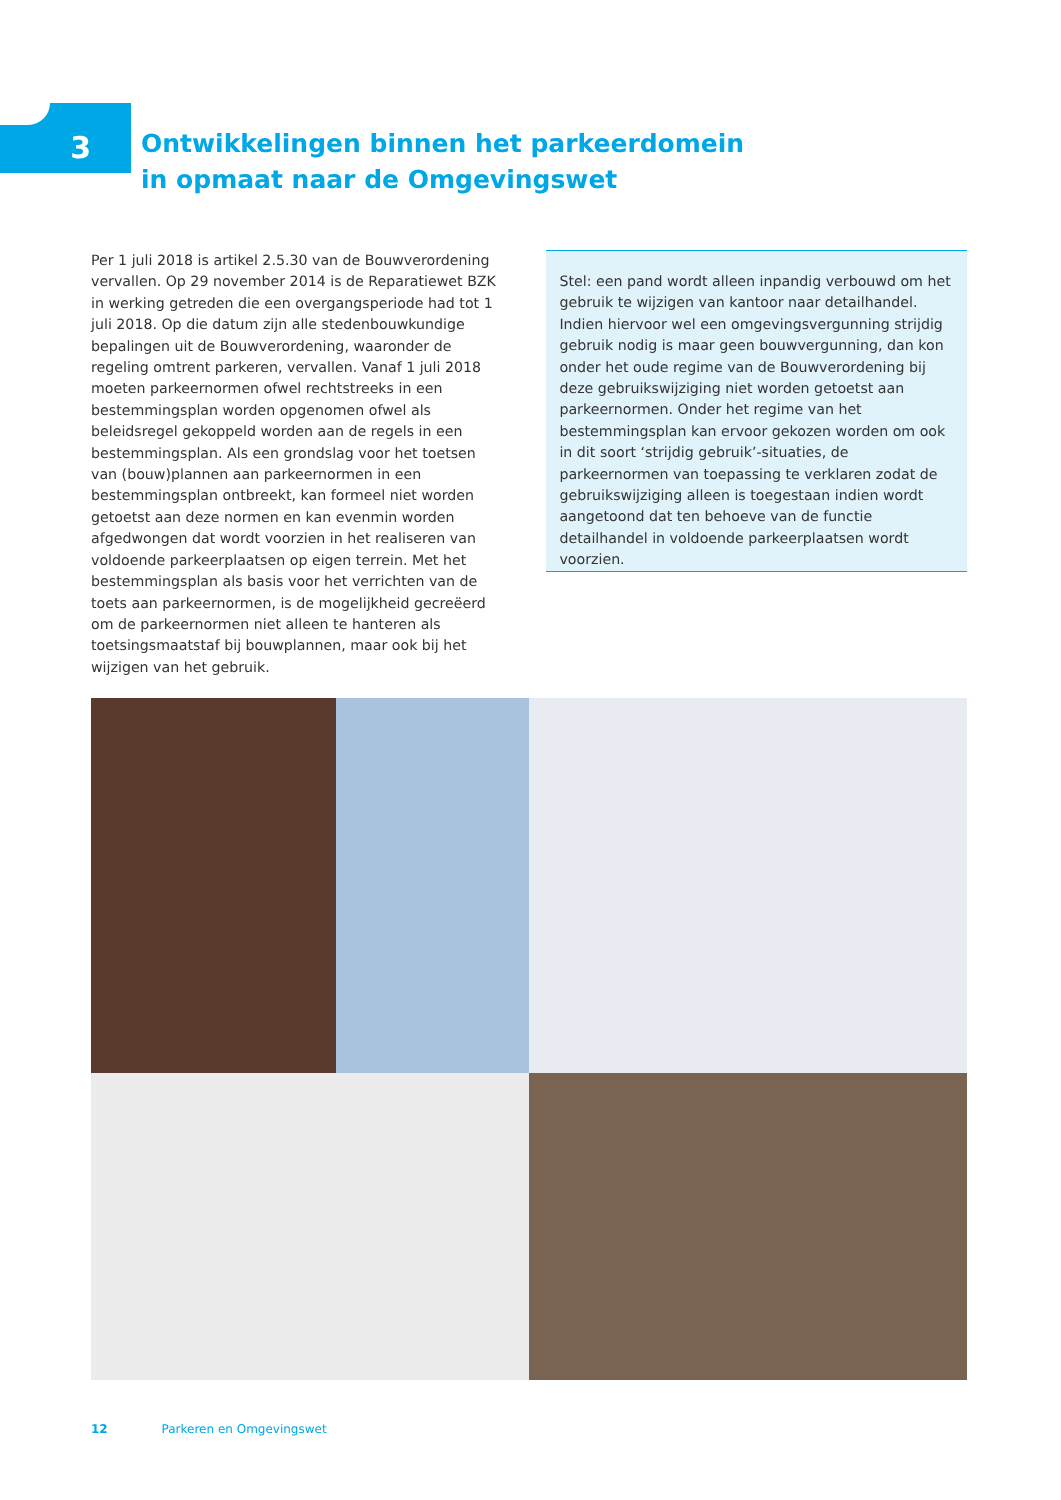3
Ontwikkelingen binnen het parkeerdomein
in opmaat naar de Omgevingswet
Per 1 juli 2018 is artikel 2.5.30 van de Bouwverordening vervallen. Op 29 november 2014 is de Reparatiewet BZK in werking getreden die een overgangsperiode had tot 1 juli 2018. Op die datum zijn alle stedenbouwkundige bepalingen uit de Bouwverordening, waaronder de regeling omtrent parkeren, vervallen. Vanaf 1 juli 2018 moeten parkeernormen ofwel rechtstreeks in een bestemmingsplan worden opgenomen ofwel als beleidsregel gekoppeld worden aan de regels in een bestemmingsplan. Als een grondslag voor het toetsen van (bouw)plannen aan parkeernormen in een bestemmingsplan ontbreekt, kan formeel niet worden getoetst aan deze normen en kan evenmin worden afgedwongen dat wordt voorzien in het realiseren van voldoende parkeerplaatsen op eigen terrein. Met het bestemmingsplan als basis voor het verrichten van de toets aan parkeernormen, is de mogelijkheid gecreëerd om de parkeernormen niet alleen te hanteren als toetsingsmaatstaf bij bouwplannen, maar ook bij het wijzigen van het gebruik.
Stel: een pand wordt alleen inpandig verbouwd om het gebruik te wijzigen van kantoor naar detailhandel. Indien hiervoor wel een omgevingsvergunning strijdig gebruik nodig is maar geen bouwvergunning, dan kon onder het oude regime van de Bouwverordening bij deze gebruikswijziging niet worden getoetst aan parkeernormen. Onder het regime van het bestemmingsplan kan ervoor gekozen worden om ook in dit soort ‘strijdig gebruik’-situaties, de parkeernormen van toepassing te verklaren zodat de gebruikswijziging alleen is toegestaan indien wordt aangetoond dat ten behoeve van de functie detailhandel in voldoende parkeerplaatsen wordt voorzien.
12 Parkeren en Omgevingswet